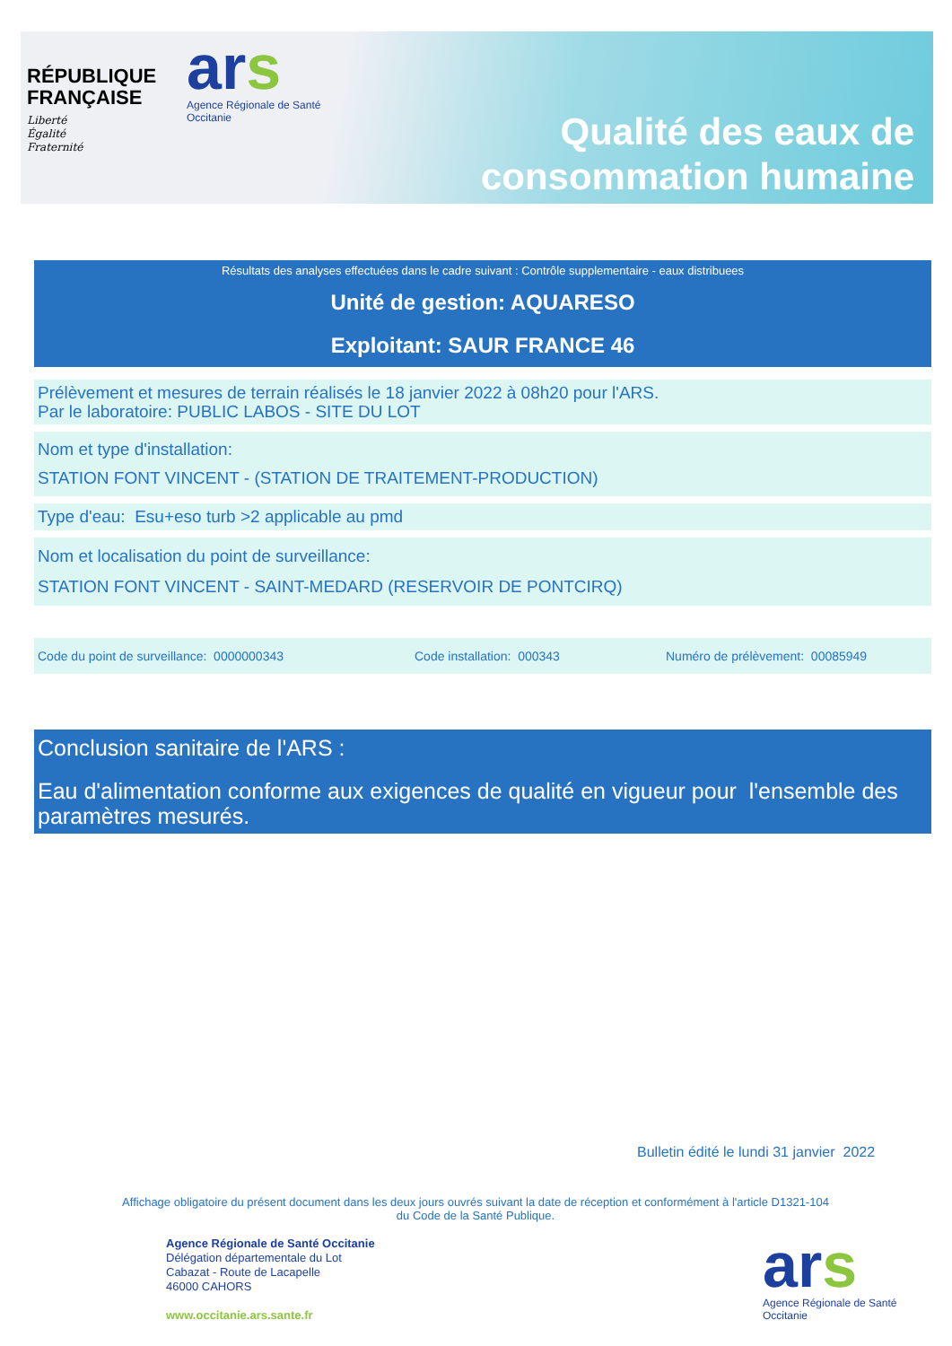RÉPUBLIQUE
FRANÇAISE
Liberté
Égalité
Fraternité
ars
Agence Régionale de Santé
Occitanie
Qualité des eaux de
consommation humaine
Résultats des analyses effectuées dans le cadre suivant : Contrôle supplementaire - eaux distribuees
Unité de gestion: AQUARESO
Exploitant: SAUR FRANCE 46
Prélèvement et mesures de terrain réalisés le 18 janvier 2022 à 08h20 pour l'ARS.
Par le laboratoire: PUBLIC LABOS - SITE DU LOT
Nom et type d'installation:
STATION FONT VINCENT - (STATION DE TRAITEMENT-PRODUCTION)
Type d'eau: Esu+eso turb >2 applicable au pmd
Nom et localisation du point de surveillance:
STATION FONT VINCENT - SAINT-MEDARD (RESERVOIR DE PONTCIRQ)
Code du point de surveillance: 0000000343 Code installation: 000343 Numéro de prélèvement: 00085949
Conclusion sanitaire de l'ARS :
Eau d'alimentation conforme aux exigences de qualité en vigueur pour l'ensemble des paramètres mesurés.
Bulletin édité le lundi 31 janvier 2022
Affichage obligatoire du présent document dans les deux jours ouvrés suivant la date de réception et conformément à l'article D1321-104 du Code de la Santé Publique.
Agence Régionale de Santé Occitanie
Délégation départementale du Lot
Cabazat - Route de Lacapelle
46000 CAHORS
www.occitanie.ars.sante.fr
ars
Agence Régionale de Santé
Occitanie